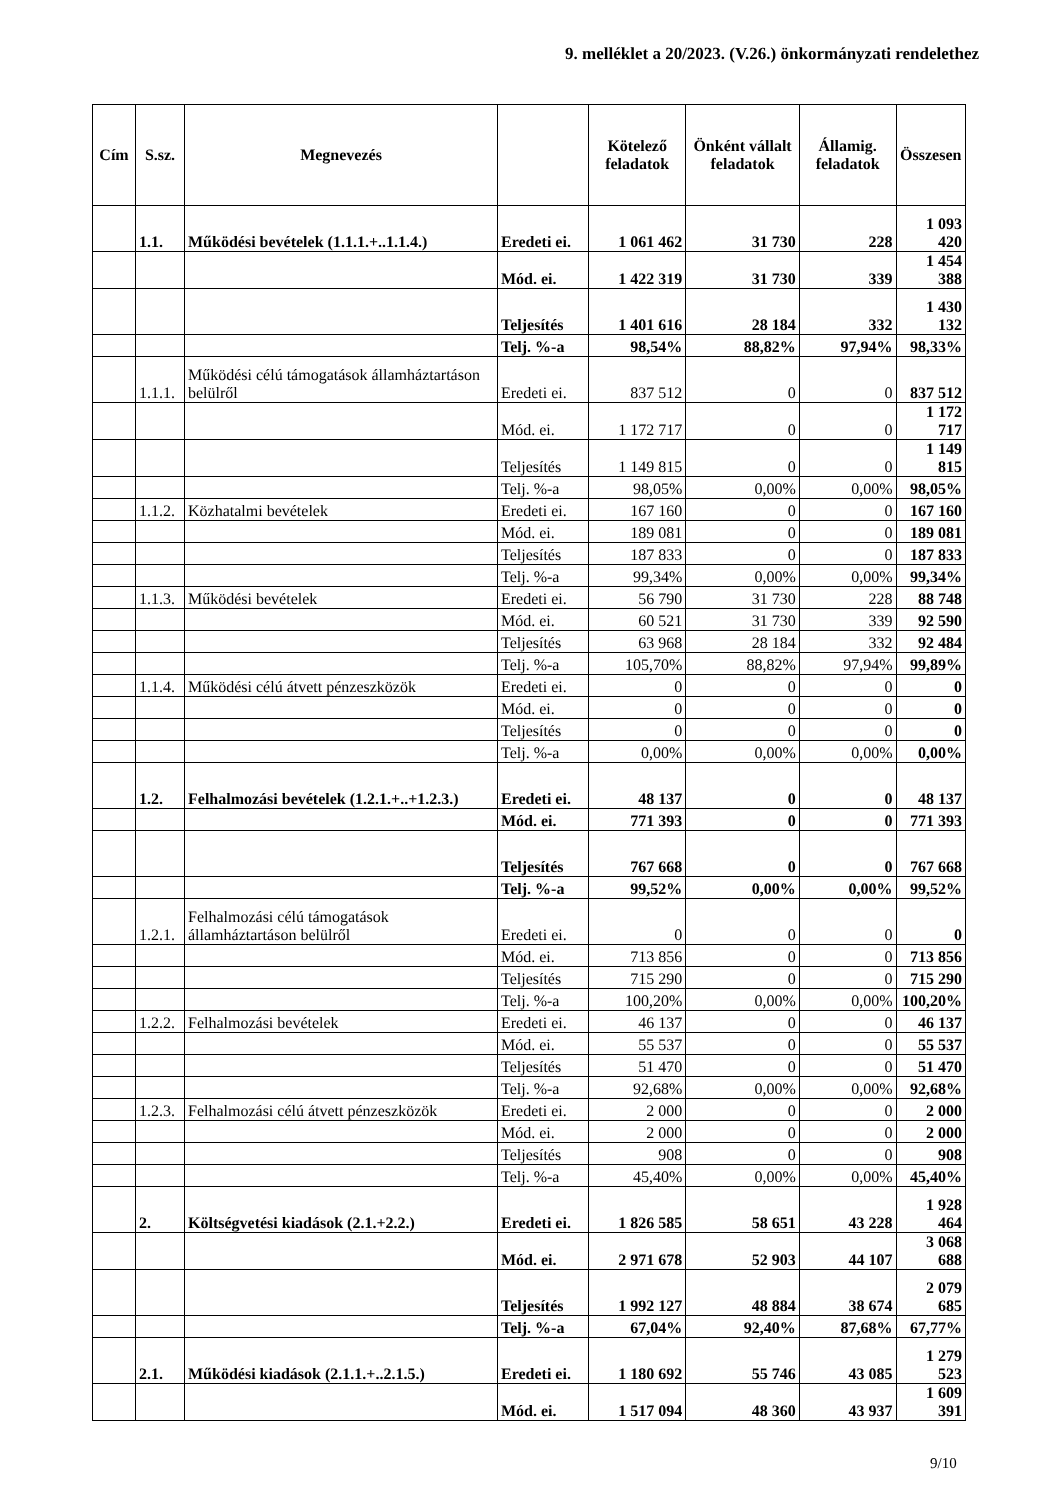9. melléklet a 20/2023. (V.26.) önkormányzati rendelethez
| Cím | S.sz. | Megnevezés | | Kötelező feladatok | Önként vállalt feladatok | Államig. feladatok | Összesen |
| --- | --- | --- | --- | --- | --- | --- | --- |
| | 1.1. | Működési bevételek (1.1.1.+..1.1.4.) | Eredeti ei. | 1 061 462 | 31 730 | 228 | 1 093 420 |
| | | | Mód. ei. | 1 422 319 | 31 730 | 339 | 1 454 388 |
| | | | Teljesítés | 1 401 616 | 28 184 | 332 | 1 430 132 |
| | | | Telj. %-a | 98,54% | 88,82% | 97,94% | 98,33% |
| | 1.1.1. | Működési célú támogatások államháztartáson belülről | Eredeti ei. | 837 512 | 0 | 0 | 837 512 |
| | | | Mód. ei. | 1 172 717 | 0 | 0 | 1 172 717 |
| | | | Teljesítés | 1 149 815 | 0 | 0 | 1 149 815 |
| | | | Telj. %-a | 98,05% | 0,00% | 0,00% | 98,05% |
| | 1.1.2. | Közhatalmi bevételek | Eredeti ei. | 167 160 | 0 | 0 | 167 160 |
| | | | Mód. ei. | 189 081 | 0 | 0 | 189 081 |
| | | | Teljesítés | 187 833 | 0 | 0 | 187 833 |
| | | | Telj. %-a | 99,34% | 0,00% | 0,00% | 99,34% |
| | 1.1.3. | Működési bevételek | Eredeti ei. | 56 790 | 31 730 | 228 | 88 748 |
| | | | Mód. ei. | 60 521 | 31 730 | 339 | 92 590 |
| | | | Teljesítés | 63 968 | 28 184 | 332 | 92 484 |
| | | | Telj. %-a | 105,70% | 88,82% | 97,94% | 99,89% |
| | 1.1.4. | Működési célú átvett pénzeszközök | Eredeti ei. | 0 | 0 | 0 | 0 |
| | | | Mód. ei. | 0 | 0 | 0 | 0 |
| | | | Teljesítés | 0 | 0 | 0 | 0 |
| | | | Telj. %-a | 0,00% | 0,00% | 0,00% | 0,00% |
| | 1.2. | Felhalmozási bevételek (1.2.1.+..+1.2.3.) | Eredeti ei. | 48 137 | 0 | 0 | 48 137 |
| | | | Mód. ei. | 771 393 | 0 | 0 | 771 393 |
| | | | Teljesítés | 767 668 | 0 | 0 | 767 668 |
| | | | Telj. %-a | 99,52% | 0,00% | 0,00% | 99,52% |
| | 1.2.1. | Felhalmozási célú támogatások államháztartáson belülről | Eredeti ei. | 0 | 0 | 0 | 0 |
| | | | Mód. ei. | 713 856 | 0 | 0 | 713 856 |
| | | | Teljesítés | 715 290 | 0 | 0 | 715 290 |
| | | | Telj. %-a | 100,20% | 0,00% | 0,00% | 100,20% |
| | 1.2.2. | Felhalmozási bevételek | Eredeti ei. | 46 137 | 0 | 0 | 46 137 |
| | | | Mód. ei. | 55 537 | 0 | 0 | 55 537 |
| | | | Teljesítés | 51 470 | 0 | 0 | 51 470 |
| | | | Telj. %-a | 92,68% | 0,00% | 0,00% | 92,68% |
| | 1.2.3. | Felhalmozási célú átvett pénzeszközök | Eredeti ei. | 2 000 | 0 | 0 | 2 000 |
| | | | Mód. ei. | 2 000 | 0 | 0 | 2 000 |
| | | | Teljesítés | 908 | 0 | 0 | 908 |
| | | | Telj. %-a | 45,40% | 0,00% | 0,00% | 45,40% |
| | 2. | Költségvetési kiadások (2.1.+2.2.) | Eredeti ei. | 1 826 585 | 58 651 | 43 228 | 1 928 464 |
| | | | Mód. ei. | 2 971 678 | 52 903 | 44 107 | 3 068 688 |
| | | | Teljesítés | 1 992 127 | 48 884 | 38 674 | 2 079 685 |
| | | | Telj. %-a | 67,04% | 92,40% | 87,68% | 67,77% |
| | 2.1. | Működési kiadások (2.1.1.+..2.1.5.) | Eredeti ei. | 1 180 692 | 55 746 | 43 085 | 1 279 523 |
| | | | Mód. ei. | 1 517 094 | 48 360 | 43 937 | 1 609 391 |
9/10